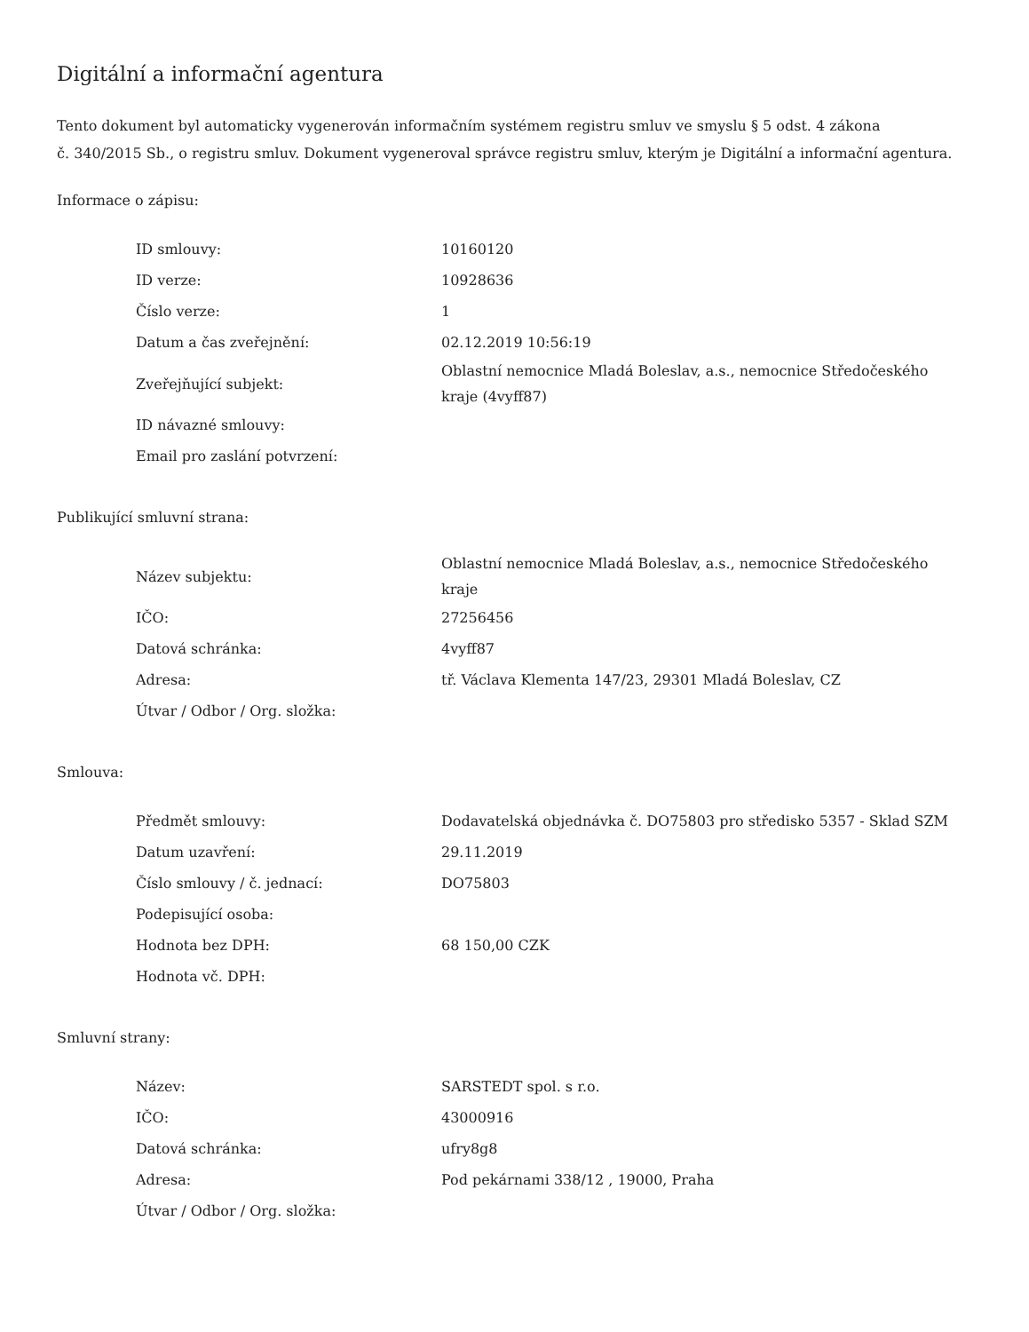Digitální a informační agentura
Tento dokument byl automaticky vygenerován informačním systémem registru smluv ve smyslu § 5 odst. 4 zákona
č. 340/2015 Sb., o registru smluv. Dokument vygeneroval správce registru smluv, kterým je Digitální a informační agentura.
Informace o zápisu:
| ID smlouvy: | 10160120 |
| ID verze: | 10928636 |
| Číslo verze: | 1 |
| Datum a čas zveřejnění: | 02.12.2019 10:56:19 |
| Zveřejňující subjekt: | Oblastní nemocnice Mladá Boleslav, a.s., nemocnice Středočeského kraje (4vyff87) |
| ID návazné smlouvy: | |
| Email pro zaslání potvrzení: | |
Publikující smluvní strana:
| Název subjektu: | Oblastní nemocnice Mladá Boleslav, a.s., nemocnice Středočeského kraje |
| IČO: | 27256456 |
| Datová schránka: | 4vyff87 |
| Adresa: | tř. Václava Klementa 147/23, 29301 Mladá Boleslav, CZ |
| Útvar / Odbor / Org. složka: | |
Smlouva:
| Předmět smlouvy: | Dodavatelská objednávka č. DO75803 pro středisko 5357 - Sklad SZM |
| Datum uzavření: | 29.11.2019 |
| Číslo smlouvy / č. jednací: | DO75803 |
| Podepisující osoba: | |
| Hodnota bez DPH: | 68 150,00 CZK |
| Hodnota vč. DPH: | |
Smluvní strany:
| Název: | SARSTEDT spol. s r.o. |
| IČO: | 43000916 |
| Datová schránka: | ufry8g8 |
| Adresa: | Pod pekárnami 338/12 , 19000, Praha |
| Útvar / Odbor / Org. složka: | |